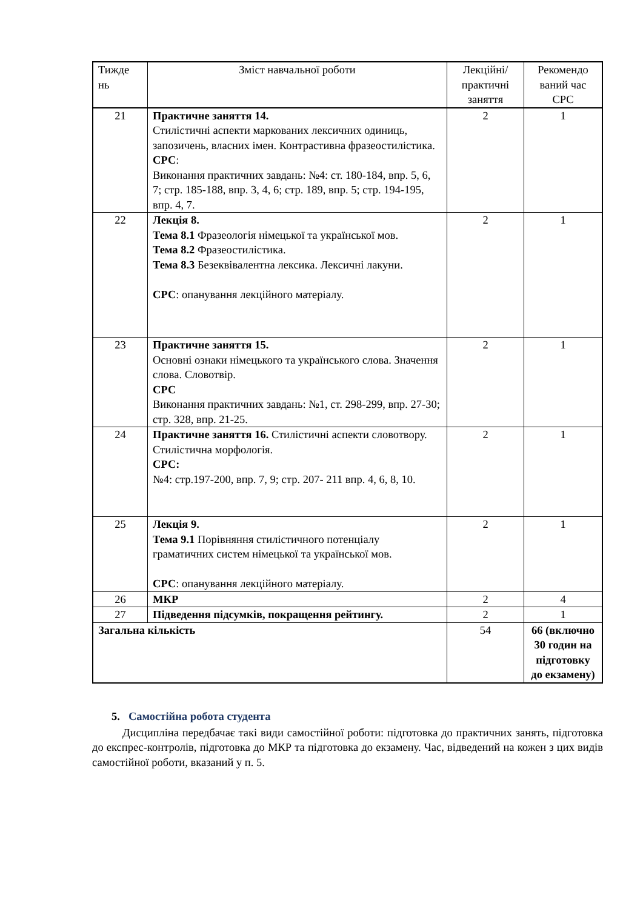| Тижде нь | Зміст навчальної роботи | Лекційні/ практичні заняття | Рекомендо ваний час СРС |
| --- | --- | --- | --- |
| 21 | Практичне заняття 14. Стилістичні аспекти маркованих лексичних одиниць, запозичень, власних імен. Контрастивна фразеостилістика. СРС : Виконання практичних завдань: №4: ст. 180-184, впр. 5, 6, 7; стр. 185-188, впр. 3, 4, 6; стр. 189, впр. 5; стр. 194-195, впр. 4, 7. | 2 | 1 |
| 22 | Лекція 8. Тема 8.1 Фразеологія німецької та української мов. Тема 8.2 Фразеостилістика. Тема 8.3 Безеквівалентна лексика. Лексичні лакуни. СРС : опанування лекційного матеріалу. | 2 | 1 |
| 23 | Практичне заняття 15. Основні ознаки німецького та українського слова. Значення слова. Словотвір. СРС Виконання практичних завдань: №1, ст. 298-299, впр. 27-30; стр. 328, впр. 21-25. | 2 | 1 |
| 24 | Практичне заняття 16. Стилістичні аспекти словотвору. Стилістична морфологія. СРС: №4: стр.197-200, впр. 7, 9; стр. 207- 211 впр. 4, 6, 8, 10. | 2 | 1 |
| 25 | Лекція 9. Тема 9.1 Порівняння стилістичного потенціалу граматичних систем німецької та української мов. СРС : опанування лекційного матеріалу. | 2 | 1 |
| 26 | МКР | 2 | 4 |
| 27 | Підведення підсумків, покращення рейтингу. | 2 | 1 |
| Загальна кількість | | 54 | 66 (включно 30 годин на підготовку до екзамену) |
5. Самостійна робота студента
Дисципліна передбачає такі види самостійної роботи: підготовка до практичних занять, підготовка до експрес-контролів, підготовка до МКР та підготовка до екзамену. Час, відведений на кожен з цих видів самостійної роботи, вказаний у п. 5.